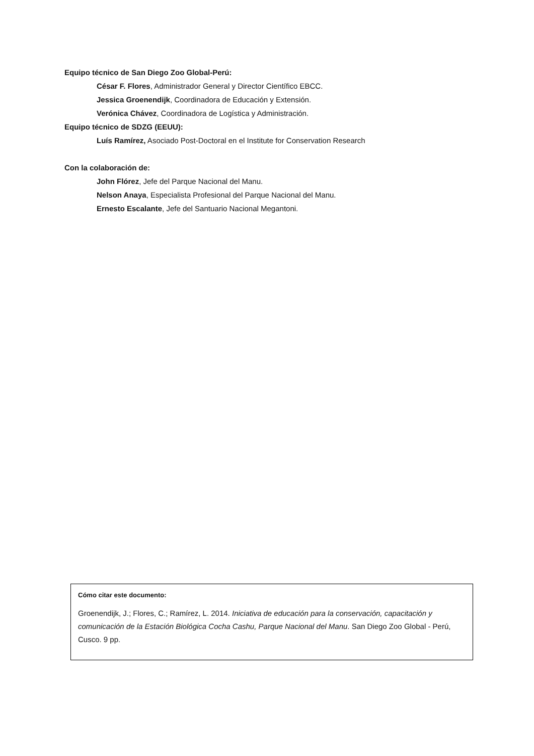Equipo técnico de San Diego Zoo Global-Perú:
César F. Flores, Administrador General y Director Científico EBCC.
Jessica Groenendijk, Coordinadora de Educación y Extensión.
Verónica Chávez, Coordinadora de Logística y Administración.
Equipo técnico de SDZG (EEUU):
Luís Ramírez, Asociado Post-Doctoral en el Institute for Conservation Research
Con la colaboración de:
John Flórez, Jefe del Parque Nacional del Manu.
Nelson Anaya, Especialista Profesional del Parque Nacional del Manu.
Ernesto Escalante, Jefe del Santuario Nacional Megantoni.
Cómo citar este documento:
Groenendijk, J.; Flores, C.; Ramírez, L. 2014. Iniciativa de educación para la conservación, capacitación y comunicación de la Estación Biológica Cocha Cashu, Parque Nacional del Manu. San Diego Zoo Global - Perú, Cusco. 9 pp.